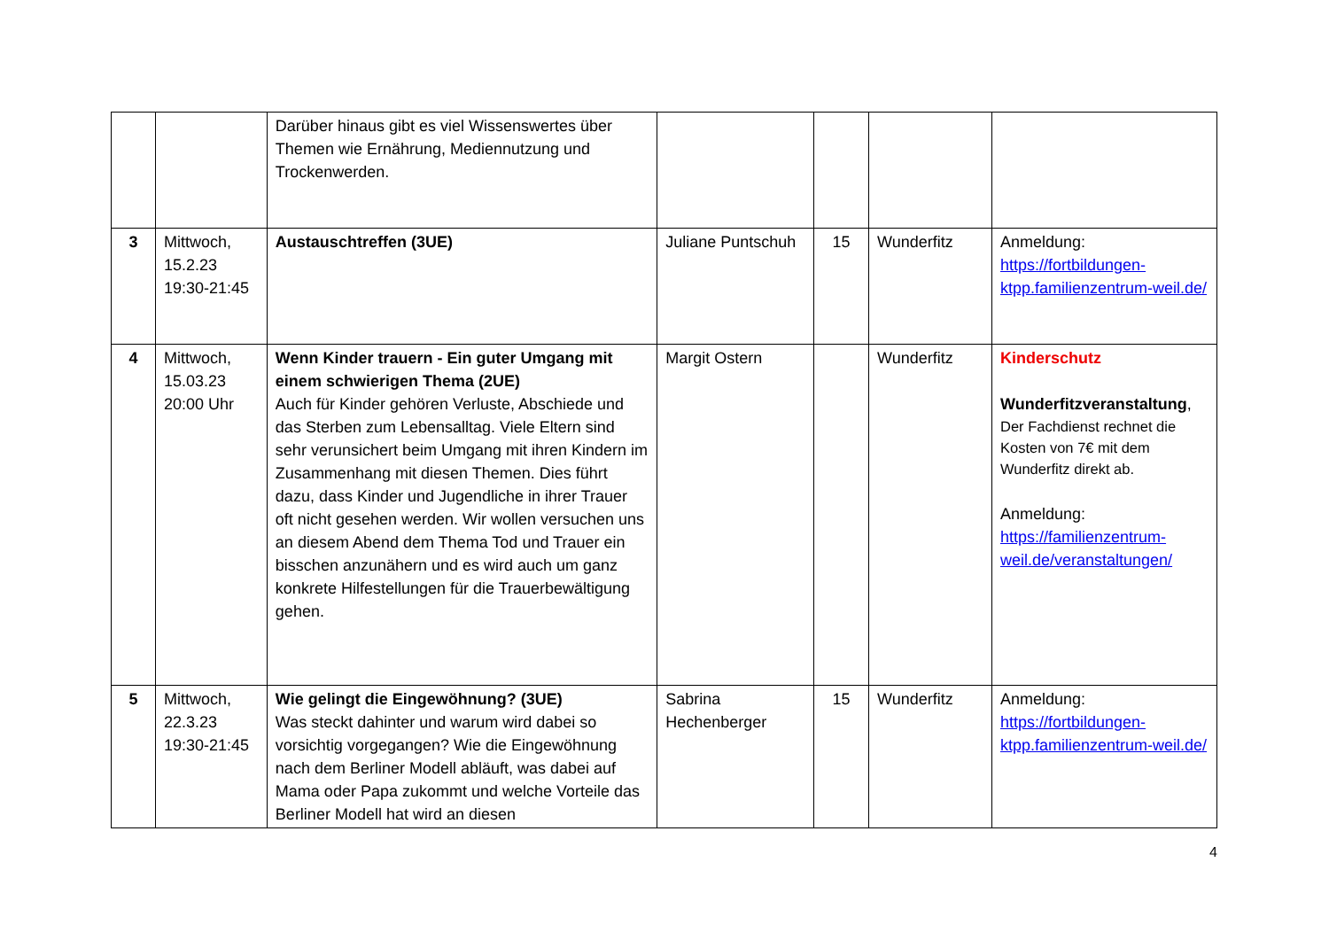| | | Darüber hinaus gibt es viel Wissenswertes über Themen wie Ernährung, Mediennutzung und Trockenwerden. | | | | |
| 3 | Mittwoch, 15.2.23 19:30-21:45 | Austauschtreffen (3UE) | Juliane Puntschuh | 15 | Wunderfitz | Anmeldung: https://fortbildungen-ktpp.familienzentrum-weil.de/ |
| 4 | Mittwoch, 15.03.23 20:00 Uhr | Wenn Kinder trauern - Ein guter Umgang mit einem schwierigen Thema (2UE) Auch für Kinder gehören Verluste, Abschiede und das Sterben zum Lebensalltag. Viele Eltern sind sehr verunsichert beim Umgang mit ihren Kindern im Zusammenhang mit diesen Themen. Dies führt dazu, dass Kinder und Jugendliche in ihrer Trauer oft nicht gesehen werden. Wir wollen versuchen uns an diesem Abend dem Thema Tod und Trauer ein bisschen anzunähern und es wird auch um ganz konkrete Hilfestellungen für die Trauerbewältigung gehen. | Margit Ostern | | Wunderfitz | Kinderschutz Wunderfitzveranstaltung , Der Fachdienst rechnet die Kosten von 7€ mit dem Wunderfitz direkt ab. Anmeldung: https://familienzentrum-weil.de/veranstaltungen/ |
| 5 | Mittwoch, 22.3.23 19:30-21:45 | Wie gelingt die Eingewöhnung? (3UE) Was steckt dahinter und warum wird dabei so vorsichtig vorgegangen? Wie die Eingewöhnung nach dem Berliner Modell abläuft, was dabei auf Mama oder Papa zukommt und welche Vorteile das Berliner Modell hat wird an diesen | Sabrina Hechenberger | 15 | Wunderfitz | Anmeldung: https://fortbildungen-ktpp.familienzentrum-weil.de/ |
4